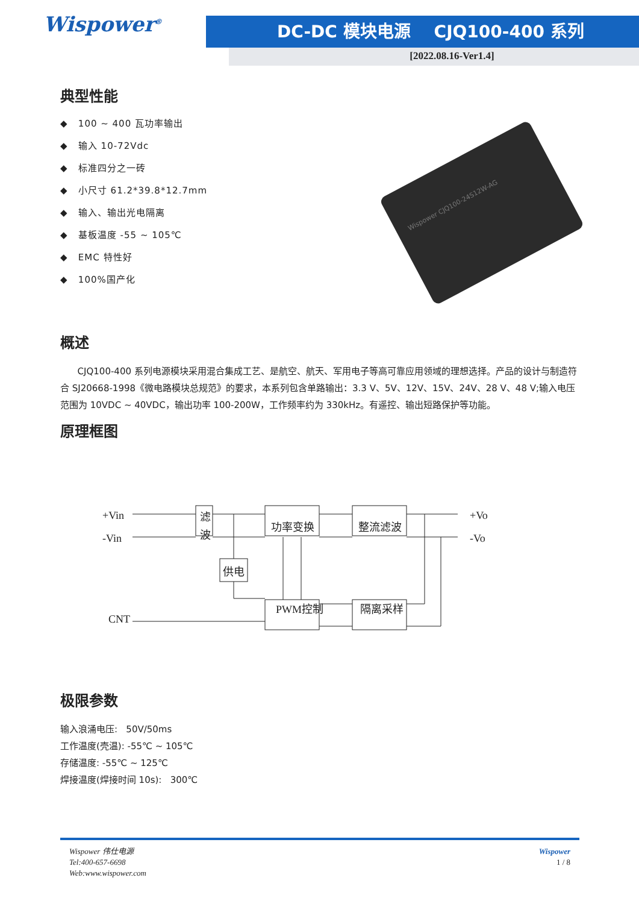Wispower<sup>®</sup> DC-DC 模块电源 CJQ100-400 系列
[2022.08.16-Ver1.4]
典型性能
◆ 100 ~ 400 瓦功率输出
◆ 输入 10-72Vdc
◆ 标准四分之一砖
◆ 小尺寸 61.2*39.8*12.7mm
◆ 输入、输出光电隔离
◆ 基板温度 -55 ~ 105℃
◆ EMC 特性好
◆ 100%国产化
Wispower CJQ100-24S12W-AG
概述
CJQ100-400 系列电源模块采用混合集成工艺、是航空、航天、军用电子等高可靠应用领域的理想选择。产品的设计与制造符合 SJ20668-1998《微电路模块总规范》的要求，本系列包含单路输出：3.3 V、5V、12V、15V、24V、28 V、48 V;输入电压范围为 10VDC ~ 40VDC，输出功率 100-200W，工作频率约为 330kHz。有遥控、输出短路保护等功能。
原理框图
+Vin
-Vin
CNT
+Vo
-Vo
滤
波
功率变换
整流滤波
供电
PWM控制
隔离采样
极限参数
输入浪涌电压: 50V/50ms
工作温度(壳温): -55℃ ~ 105℃
存储温度: -55℃ ~ 125℃
焊接温度(焊接时间 10s): 300℃
Wispower 伟仕电源
Tel:400-657-6698
Web:www.wispower.com
Wispower
1 / 8